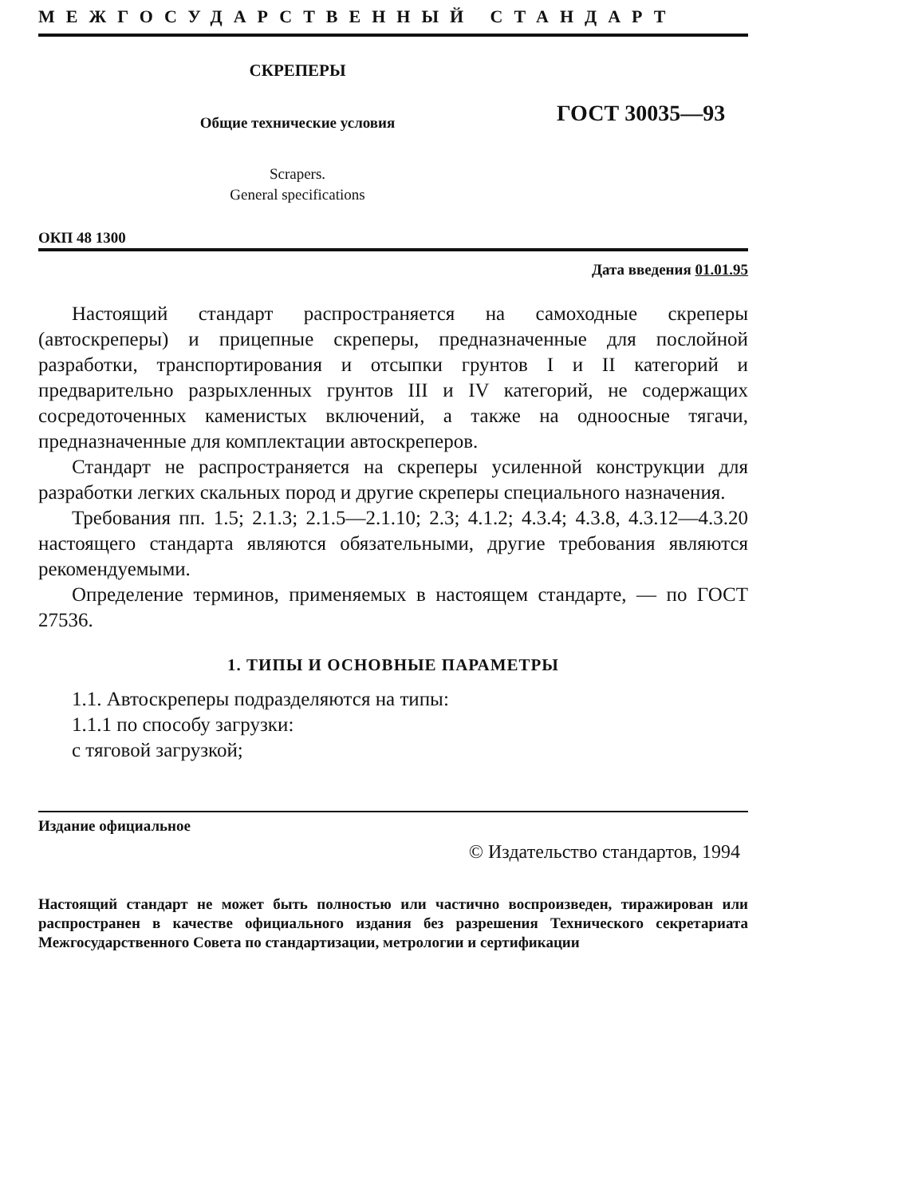МЕЖГОСУДАРСТВЕННЫЙ СТАНДАРТ
СКРЕПЕРЫ
Общие технические условия
Scrapers.
General specifications
ГОСТ 30035—93
ОКП 48 1300
Дата введения 01.01.95
Настоящий стандарт распространяется на самоходные скреперы (автоскреперы) и прицепные скреперы, предназначенные для послойной разработки, транспортирования и отсыпки грунтов I и II категорий и предварительно разрыхленных грунтов III и IV категорий, не содержащих сосредоточенных каменистых включений, а также на одноосные тягачи, предназначенные для комплектации автоскреперов.
Стандарт не распространяется на скреперы усиленной конструкции для разработки легких скальных пород и другие скреперы специального назначения.
Требования пп. 1.5; 2.1.3; 2.1.5—2.1.10; 2.3; 4.1.2; 4.3.4; 4.3.8, 4.3.12—4.3.20 настоящего стандарта являются обязательными, другие требования являются рекомендуемыми.
Определение терминов, применяемых в настоящем стандарте, — по ГОСТ 27536.
1. ТИПЫ И ОСНОВНЫЕ ПАРАМЕТРЫ
1.1. Автоскреперы подразделяются на типы:
1.1.1 по способу загрузки:
с тяговой загрузкой;
Издание официальное
© Издательство стандартов, 1994
Настоящий стандарт не может быть полностью или частично воспроизведен, тиражирован или распространен в качестве официального издания без разрешения Технического секретариата Межгосударственного Совета по стандартизации, метрологии и сертификации